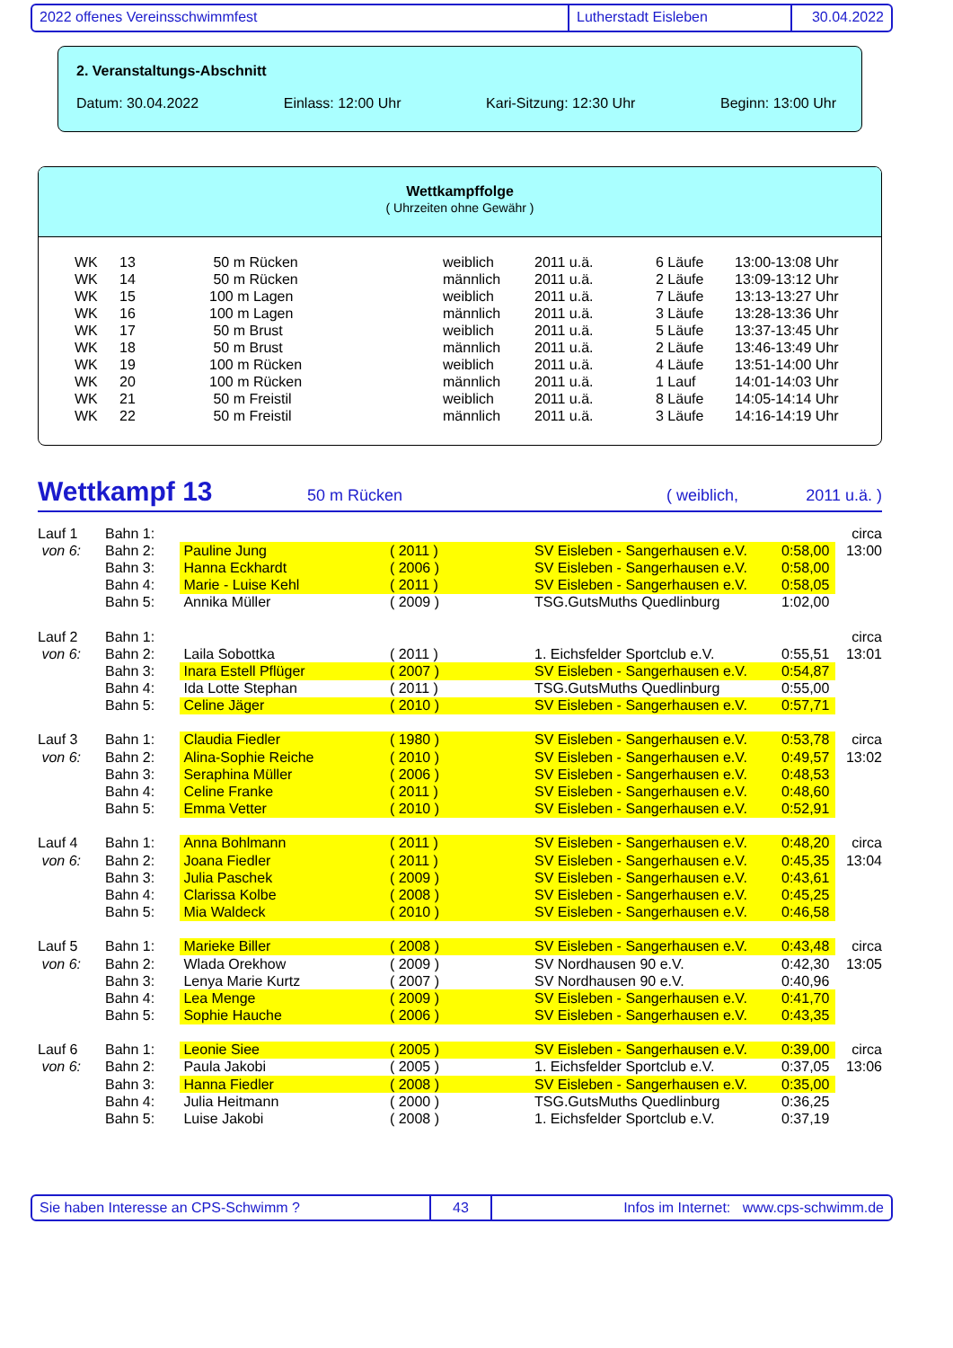2022 offenes Vereinsschwimmfest Lutherstadt Eisleben 30.04.2022
2. Veranstaltungs-Abschnitt
Datum: 30.04.2022 Einlass: 12:00 Uhr Kari-Sitzung: 12:30 Uhr Beginn: 13:00 Uhr
Wettkampffolge
( Uhrzeiten ohne Gewähr )
| WK | 13 | 50 m Rücken | weiblich | 2011 u.ä. | 6 Läufe | 13:00-13:08 Uhr |
| WK | 14 | 50 m Rücken | männlich | 2011 u.ä. | 2 Läufe | 13:09-13:12 Uhr |
| WK | 15 | 100 m Lagen | weiblich | 2011 u.ä. | 7 Läufe | 13:13-13:27 Uhr |
| WK | 16 | 100 m Lagen | männlich | 2011 u.ä. | 3 Läufe | 13:28-13:36 Uhr |
| WK | 17 | 50 m Brust | weiblich | 2011 u.ä. | 5 Läufe | 13:37-13:45 Uhr |
| WK | 18 | 50 m Brust | männlich | 2011 u.ä. | 2 Läufe | 13:46-13:49 Uhr |
| WK | 19 | 100 m Rücken | weiblich | 2011 u.ä. | 4 Läufe | 13:51-14:00 Uhr |
| WK | 20 | 100 m Rücken | männlich | 2011 u.ä. | 1 Lauf | 14:01-14:03 Uhr |
| WK | 21 | 50 m Freistil | weiblich | 2011 u.ä. | 8 Läufe | 14:05-14:14 Uhr |
| WK | 22 | 50 m Freistil | männlich | 2011 u.ä. | 3 Läufe | 14:16-14:19 Uhr |
Wettkampf 13 50 m Rücken ( weiblich, 2011 u.ä. )
| Lauf 1 | Bahn 1: | | | | | circa |
| von 6: | Bahn 2: | Pauline Jung | ( 2011 ) | SV Eisleben - Sangerhausen e.V. | 0:58,00 | 13:00 |
| | Bahn 3: | Hanna Eckhardt | ( 2006 ) | SV Eisleben - Sangerhausen e.V. | 0:58,00 | |
| | Bahn 4: | Marie - Luise Kehl | ( 2011 ) | SV Eisleben - Sangerhausen e.V. | 0:58,05 | |
| | Bahn 5: | Annika Müller | ( 2009 ) | TSG.GutsMuths Quedlinburg | 1:02,00 | |
| Lauf 2 | Bahn 1: | | | | | circa |
| von 6: | Bahn 2: | Laila Sobottka | ( 2011 ) | 1. Eichsfelder Sportclub e.V. | 0:55,51 | 13:01 |
| | Bahn 3: | Inara Estell Pflüger | ( 2007 ) | SV Eisleben - Sangerhausen e.V. | 0:54,87 | |
| | Bahn 4: | Ida Lotte Stephan | ( 2011 ) | TSG.GutsMuths Quedlinburg | 0:55,00 | |
| | Bahn 5: | Celine Jäger | ( 2010 ) | SV Eisleben - Sangerhausen e.V. | 0:57,71 | |
| Lauf 3 | Bahn 1: | Claudia Fiedler | ( 1980 ) | SV Eisleben - Sangerhausen e.V. | 0:53,78 | circa |
| von 6: | Bahn 2: | Alina-Sophie Reiche | ( 2010 ) | SV Eisleben - Sangerhausen e.V. | 0:49,57 | 13:02 |
| | Bahn 3: | Seraphina Müller | ( 2006 ) | SV Eisleben - Sangerhausen e.V. | 0:48,53 | |
| | Bahn 4: | Celine Franke | ( 2011 ) | SV Eisleben - Sangerhausen e.V. | 0:48,60 | |
| | Bahn 5: | Emma Vetter | ( 2010 ) | SV Eisleben - Sangerhausen e.V. | 0:52,91 | |
| Lauf 4 | Bahn 1: | Anna Bohlmann | ( 2011 ) | SV Eisleben - Sangerhausen e.V. | 0:48,20 | circa |
| von 6: | Bahn 2: | Joana Fiedler | ( 2011 ) | SV Eisleben - Sangerhausen e.V. | 0:45,35 | 13:04 |
| | Bahn 3: | Julia Paschek | ( 2009 ) | SV Eisleben - Sangerhausen e.V. | 0:43,61 | |
| | Bahn 4: | Clarissa Kolbe | ( 2008 ) | SV Eisleben - Sangerhausen e.V. | 0:45,25 | |
| | Bahn 5: | Mia Waldeck | ( 2010 ) | SV Eisleben - Sangerhausen e.V. | 0:46,58 | |
| Lauf 5 | Bahn 1: | Marieke Biller | ( 2008 ) | SV Eisleben - Sangerhausen e.V. | 0:43,48 | circa |
| von 6: | Bahn 2: | Wlada Orekhow | ( 2009 ) | SV Nordhausen 90 e.V. | 0:42,30 | 13:05 |
| | Bahn 3: | Lenya Marie Kurtz | ( 2007 ) | SV Nordhausen 90 e.V. | 0:40,96 | |
| | Bahn 4: | Lea Menge | ( 2009 ) | SV Eisleben - Sangerhausen e.V. | 0:41,70 | |
| | Bahn 5: | Sophie Hauche | ( 2006 ) | SV Eisleben - Sangerhausen e.V. | 0:43,35 | |
| Lauf 6 | Bahn 1: | Leonie Siee | ( 2005 ) | SV Eisleben - Sangerhausen e.V. | 0:39,00 | circa |
| von 6: | Bahn 2: | Paula Jakobi | ( 2005 ) | 1. Eichsfelder Sportclub e.V. | 0:37,05 | 13:06 |
| | Bahn 3: | Hanna Fiedler | ( 2008 ) | SV Eisleben - Sangerhausen e.V. | 0:35,00 | |
| | Bahn 4: | Julia Heitmann | ( 2000 ) | TSG.GutsMuths Quedlinburg | 0:36,25 | |
| | Bahn 5: | Luise Jakobi | ( 2008 ) | 1. Eichsfelder Sportclub e.V. | 0:37,19 | |
Sie haben Interesse an CPS-Schwimm ? 43 Infos im Internet: www.cps-schwimm.de